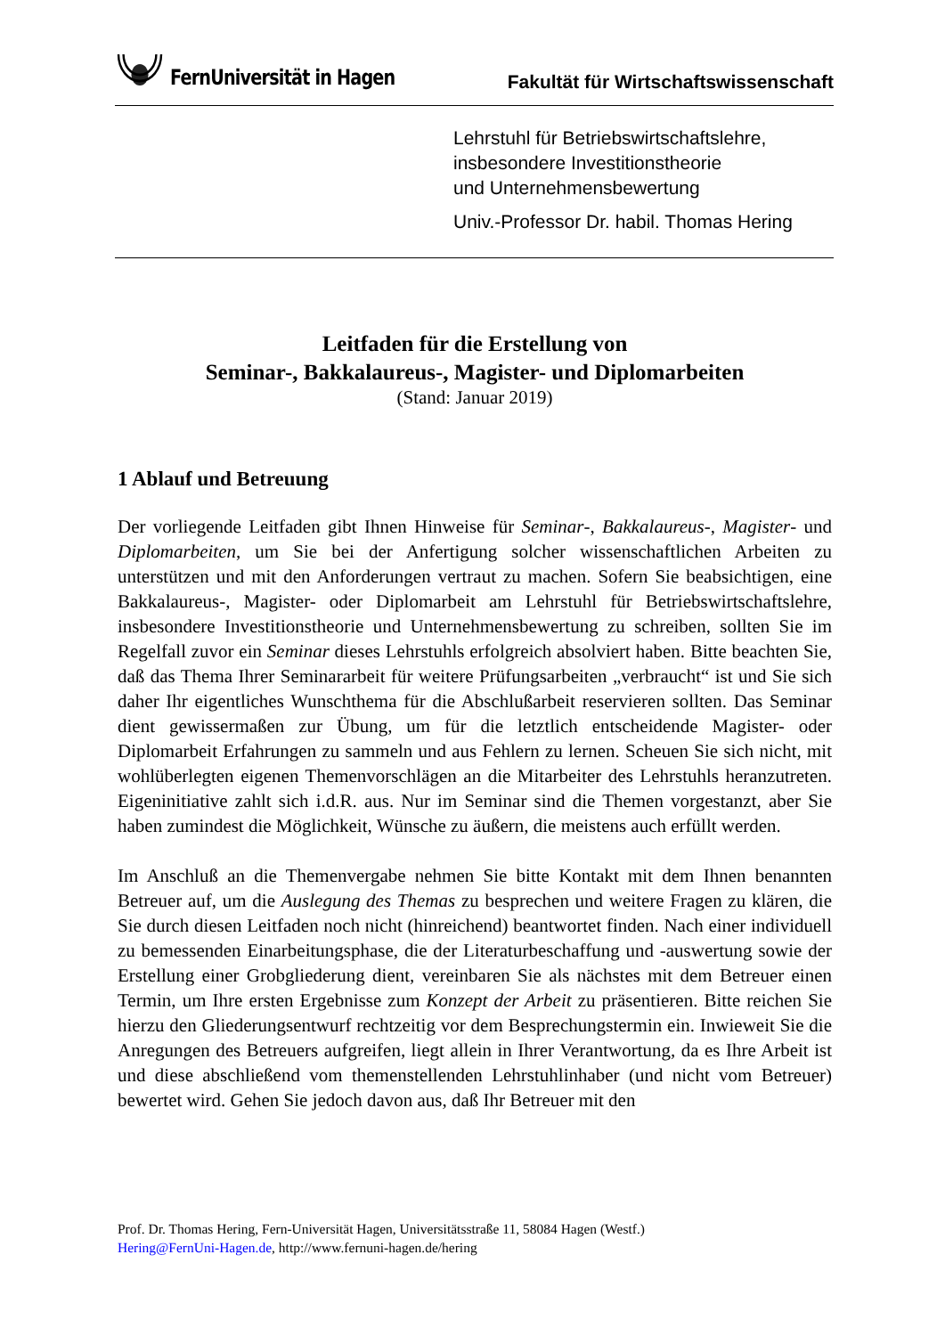FernUniversität in Hagen
Fakultät für Wirtschaftswissenschaft
Lehrstuhl für Betriebswirtschaftslehre,
insbesondere Investitionstheorie
und Unternehmensbewertung
Univ.-Professor Dr. habil. Thomas Hering
Leitfaden für die Erstellung von
Seminar-, Bakkalaureus-, Magister- und Diplomarbeiten
(Stand: Januar 2019)
1 Ablauf und Betreuung
Der vorliegende Leitfaden gibt Ihnen Hinweise für Seminar-, Bakkalaureus-, Magister- und Diplomarbeiten, um Sie bei der Anfertigung solcher wissenschaftlichen Arbeiten zu unterstützen und mit den Anforderungen vertraut zu machen. Sofern Sie beabsichtigen, eine Bakkalaureus-, Magister- oder Diplomarbeit am Lehrstuhl für Betriebswirtschaftslehre, insbesondere Investitionstheorie und Unternehmensbewertung zu schreiben, sollten Sie im Regelfall zuvor ein Seminar dieses Lehrstuhls erfolgreich absolviert haben. Bitte beachten Sie, daß das Thema Ihrer Seminararbeit für weitere Prüfungsarbeiten „verbraucht“ ist und Sie sich daher Ihr eigentliches Wunschthema für die Abschlußarbeit reservieren sollten. Das Seminar dient gewissermaßen zur Übung, um für die letztlich entscheidende Magister- oder Diplomarbeit Erfahrungen zu sammeln und aus Fehlern zu lernen. Scheuen Sie sich nicht, mit wohlüberlegten eigenen Themenvorschlägen an die Mitarbeiter des Lehrstuhls heranzutreten. Eigeninitiative zahlt sich i.d.R. aus. Nur im Seminar sind die Themen vorgestanzt, aber Sie haben zumindest die Möglichkeit, Wünsche zu äußern, die meistens auch erfüllt werden.
Im Anschluß an die Themenvergabe nehmen Sie bitte Kontakt mit dem Ihnen benannten Betreuer auf, um die Auslegung des Themas zu besprechen und weitere Fragen zu klären, die Sie durch diesen Leitfaden noch nicht (hinreichend) beantwortet finden. Nach einer individuell zu bemessenden Einarbeitungsphase, die der Literaturbeschaffung und -auswertung sowie der Erstellung einer Grobgliederung dient, vereinbaren Sie als nächstes mit dem Betreuer einen Termin, um Ihre ersten Ergebnisse zum Konzept der Arbeit zu präsentieren. Bitte reichen Sie hierzu den Gliederungsentwurf rechtzeitig vor dem Besprechungstermin ein. Inwieweit Sie die Anregungen des Betreuers aufgreifen, liegt allein in Ihrer Verantwortung, da es Ihre Arbeit ist und diese abschließend vom themenstellenden Lehrstuhlinhaber (und nicht vom Betreuer) bewertet wird. Gehen Sie jedoch davon aus, daß Ihr Betreuer mit den
Prof. Dr. Thomas Hering, Fern-Universität Hagen, Universitätsstraße 11, 58084 Hagen (Westf.)
Hering@FernUni-Hagen.de, http://www.fernuni-hagen.de/hering